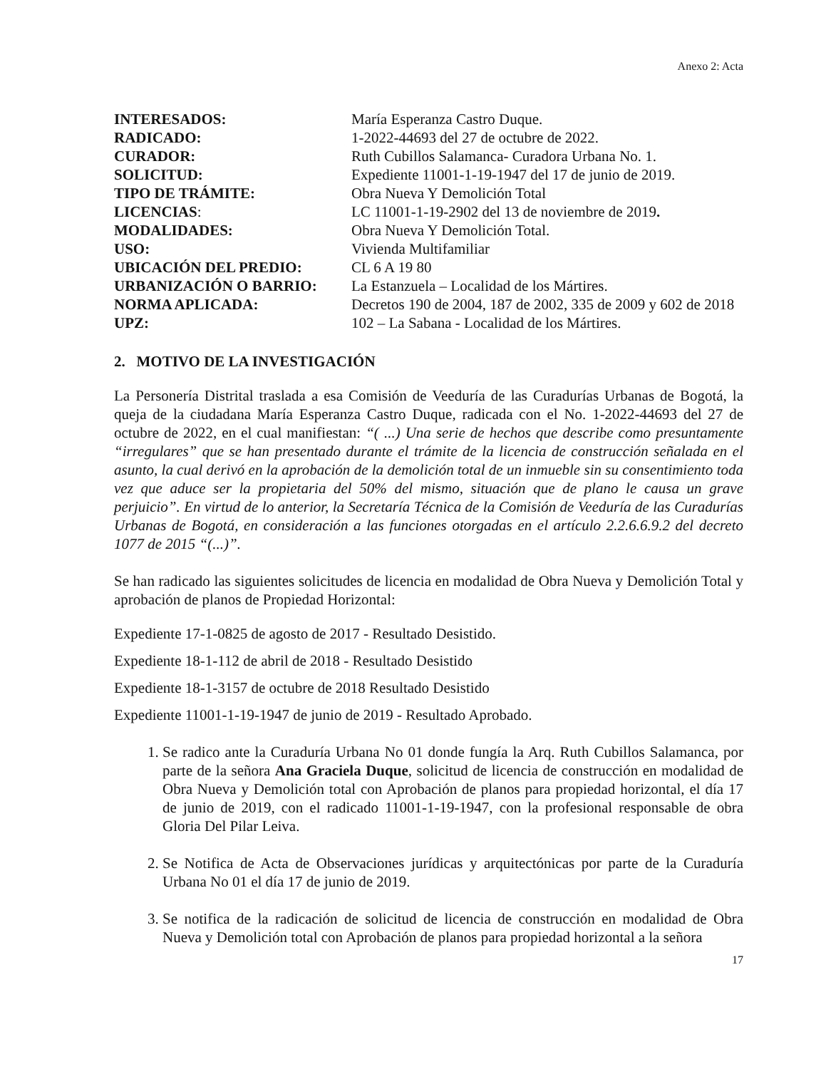Anexo 2: Acta
| INTERESADOS: | María Esperanza Castro Duque. |
| RADICADO: | 1-2022-44693 del 27 de octubre de 2022. |
| CURADOR: | Ruth Cubillos Salamanca- Curadora Urbana No. 1. |
| SOLICITUD: | Expediente 11001-1-19-1947 del 17 de junio de 2019. |
| TIPO DE TRÁMITE: | Obra Nueva Y Demolición Total |
| LICENCIAS : | LC 11001-1-19-2902 del 13 de noviembre de 2019 . |
| MODALIDADES: | Obra Nueva Y Demolición Total. |
| USO: | Vivienda Multifamiliar |
| UBICACIÓN DEL PREDIO: | CL 6 A 19 80 |
| URBANIZACIÓN O BARRIO: | La Estanzuela – Localidad de los Mártires. |
| NORMA APLICADA: | Decretos 190 de 2004, 187 de 2002, 335 de 2009 y 602 de 2018 |
| UPZ: | 102 – La Sabana - Localidad de los Mártires. |
2. MOTIVO DE LA INVESTIGACIÓN
La Personería Distrital traslada a esa Comisión de Veeduría de las Curadurías Urbanas de Bogotá, la queja de la ciudadana María Esperanza Castro Duque, radicada con el No. 1-2022-44693 del 27 de octubre de 2022, en el cual manifiestan: “( ...) Una serie de hechos que describe como presuntamente “irregulares” que se han presentado durante el trámite de la licencia de construcción señalada en el asunto, la cual derivó en la aprobación de la demolición total de un inmueble sin su consentimiento toda vez que aduce ser la propietaria del 50% del mismo, situación que de plano le causa un grave perjuicio”. En virtud de lo anterior, la Secretaría Técnica de la Comisión de Veeduría de las Curadurías Urbanas de Bogotá, en consideración a las funciones otorgadas en el artículo 2.2.6.6.9.2 del decreto 1077 de 2015 “(...)”.
Se han radicado las siguientes solicitudes de licencia en modalidad de Obra Nueva y Demolición Total y aprobación de planos de Propiedad Horizontal:
Expediente 17-1-0825 de agosto de 2017 - Resultado Desistido.
Expediente 18-1-112 de abril de 2018 - Resultado Desistido
Expediente 18-1-3157 de octubre de 2018 Resultado Desistido
Expediente 11001-1-19-1947 de junio de 2019 - Resultado Aprobado.
1. Se radico ante la Curaduría Urbana No 01 donde fungía la Arq. Ruth Cubillos Salamanca, por parte de la señora Ana Graciela Duque, solicitud de licencia de construcción en modalidad de Obra Nueva y Demolición total con Aprobación de planos para propiedad horizontal, el día 17 de junio de 2019, con el radicado 11001-1-19-1947, con la profesional responsable de obra Gloria Del Pilar Leiva.
2. Se Notifica de Acta de Observaciones jurídicas y arquitectónicas por parte de la Curaduría Urbana No 01 el día 17 de junio de 2019.
3. Se notifica de la radicación de solicitud de licencia de construcción en modalidad de Obra Nueva y Demolición total con Aprobación de planos para propiedad horizontal a la señora
17